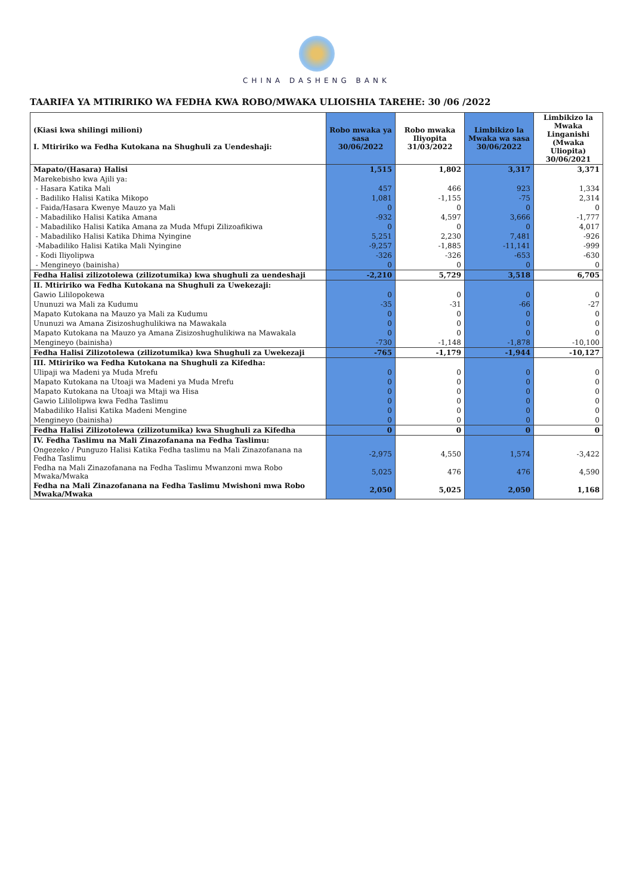CHINA DASHENG BANK
TAARIFA YA MTIRIRIKO WA FEDHA KWA ROBO/MWAKA ULIOISHIA TAREHE: 30 /06 /2022
| (Kiasi kwa shilingi milioni) I. Mtiririko wa Fedha Kutokana na Shughuli za Uendeshaji: | Robo mwaka ya sasa 30/06/2022 | Robo mwaka Iliyopita 31/03/2022 | Limbikizo la Mwaka wa sasa 30/06/2022 | Limbikizo la Mwaka Linganishi (Mwaka Uliopita) 30/06/2021 |
| --- | --- | --- | --- | --- |
| Mapato/(Hasara) Halisi | 1,515 | 1,802 | 3,317 | 3,371 |
| Marekebisho kwa Ajili ya: | | | | |
| - Hasara Katika Mali | 457 | 466 | 923 | 1,334 |
| - Badiliko Halisi Katika Mikopo | 1,081 | -1,155 | -75 | 2,314 |
| - Faida/Hasara Kwenye Mauzo ya Mali | 0 | 0 | 0 | 0 |
| - Mabadiliko Halisi Katika Amana | -932 | 4,597 | 3,666 | -1,777 |
| - Mabadiliko Halisi Katika Amana za Muda Mfupi Zilizoafikiwa | 0 | 0 | 0 | 4,017 |
| - Mabadiliko Halisi Katika Dhima Nyingine | 5,251 | 2,230 | 7,481 | -926 |
| -Mabadiliko Halisi Katika Mali Nyingine | -9,257 | -1,885 | -11,141 | -999 |
| - Kodi Iliyolipwa | -326 | -326 | -653 | -630 |
| - Mengineyo (bainisha) | 0 | 0 | 0 | 0 |
| Fedha Halisi zilizotolewa (zilizotumika) kwa shughuli za uendeshaji | -2,210 | 5,729 | 3,518 | 6,705 |
| II. Mtiririko wa Fedha Kutokana na Shughuli za Uwekezaji: | | | | |
| Gawio Lililopokewa | 0 | 0 | 0 | 0 |
| Ununuzi wa Mali za Kudumu | -35 | -31 | -66 | -27 |
| Mapato Kutokana na Mauzo ya Mali za Kudumu | 0 | 0 | 0 | 0 |
| Ununuzi wa Amana Zisizoshughulikiwa na Mawakala | 0 | 0 | 0 | 0 |
| Mapato Kutokana na Mauzo ya Amana Zisizoshughulikiwa na Mawakala | 0 | 0 | 0 | 0 |
| Mengineyo (bainisha) | -730 | -1,148 | -1,878 | -10,100 |
| Fedha Halisi Zilizotolewa (zilizotumika) kwa Shughuli za Uwekezaji | -765 | -1,179 | -1,944 | -10,127 |
| III. Mtiririko wa Fedha Kutokana na Shughuli za Kifedha: | | | | |
| Ulipaji wa Madeni ya Muda Mrefu | 0 | 0 | 0 | 0 |
| Mapato Kutokana na Utoaji wa Madeni ya Muda Mrefu | 0 | 0 | 0 | 0 |
| Mapato Kutokana na Utoaji wa Mtaji wa Hisa | 0 | 0 | 0 | 0 |
| Gawio Lililolipwa kwa Fedha Taslimu | 0 | 0 | 0 | 0 |
| Mabadiliko Halisi Katika Madeni Mengine | 0 | 0 | 0 | 0 |
| Mengineyo (bainisha) | 0 | 0 | 0 | 0 |
| Fedha Halisi Zilizotolewa (zilizotumika) kwa Shughuli za Kifedha | 0 | 0 | 0 | 0 |
| IV. Fedha Taslimu na Mali Zinazofanana na Fedha Taslimu: | | | | |
| Ongezeko / Punguzo Halisi Katika Fedha taslimu na Mali Zinazofanana na Fedha Taslimu | -2,975 | 4,550 | 1,574 | -3,422 |
| Fedha na Mali Zinazofanana na Fedha Taslimu Mwanzoni mwa Robo Mwaka/Mwaka | 5,025 | 476 | 476 | 4,590 |
| Fedha na Mali Zinazofanana na Fedha Taslimu Mwishoni mwa Robo Mwaka/Mwaka | 2,050 | 5,025 | 2,050 | 1,168 |